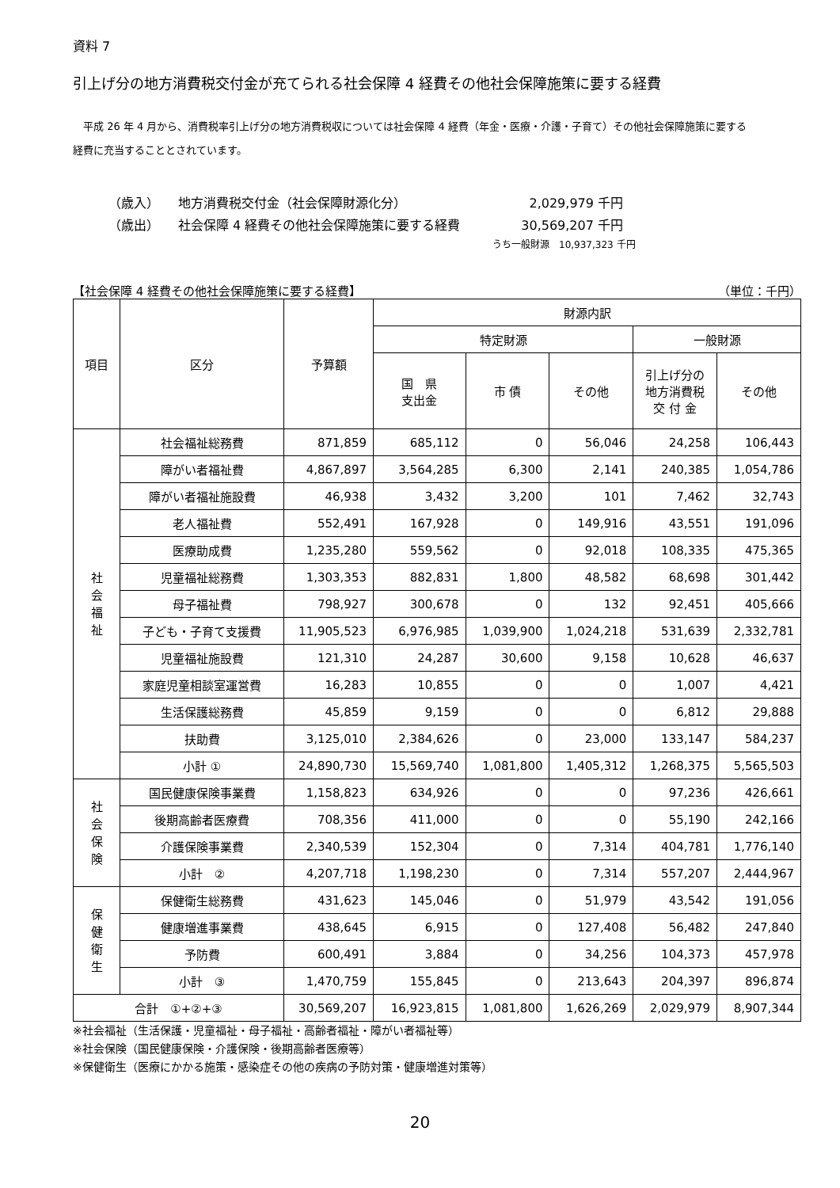資料 7
引上げ分の地方消費税交付金が充てられる社会保障 4 経費その他社会保障施策に要する経費
　平成 26 年 4 月から、消費税率引上げ分の地方消費税収については社会保障 4 経費（年金・医療・介護・子育て）その他社会保障施策に要する経費に充当することとされています。
（歳入） 地方消費税交付金（社会保障財源化分） 2,029,979 千円
（歳出） 社会保障 4 経費その他社会保障施策に要する経費 30,569,207 千円
うち一般財源　10,937,323 千円
【社会保障 4 経費その他社会保障施策に要する経費】 （単位：千円）
| 項目 | 区分 | 予算額 | 財源内訳 | | | | |
| --- | --- | --- | --- | --- | --- | --- | --- |
| | | | 特定財源 | | | 一般財源 | |
| | | | 国 県 支出金 | 市 債 | その他 | 引上げ分の 地方消費税 交 付 金 | その他 |
| 社会福祉 | 社会福祉総務費 | 871,859 | 685,112 | 0 | 56,046 | 24,258 | 106,443 |
| | 障がい者福祉費 | 4,867,897 | 3,564,285 | 6,300 | 2,141 | 240,385 | 1,054,786 |
| | 障がい者福祉施設費 | 46,938 | 3,432 | 3,200 | 101 | 7,462 | 32,743 |
| | 老人福祉費 | 552,491 | 167,928 | 0 | 149,916 | 43,551 | 191,096 |
| | 医療助成費 | 1,235,280 | 559,562 | 0 | 92,018 | 108,335 | 475,365 |
| | 児童福祉総務費 | 1,303,353 | 882,831 | 1,800 | 48,582 | 68,698 | 301,442 |
| | 母子福祉費 | 798,927 | 300,678 | 0 | 132 | 92,451 | 405,666 |
| | 子ども・子育て支援費 | 11,905,523 | 6,976,985 | 1,039,900 | 1,024,218 | 531,639 | 2,332,781 |
| | 児童福祉施設費 | 121,310 | 24,287 | 30,600 | 9,158 | 10,628 | 46,637 |
| | 家庭児童相談室運営費 | 16,283 | 10,855 | 0 | 0 | 1,007 | 4,421 |
| | 生活保護総務費 | 45,859 | 9,159 | 0 | 0 | 6,812 | 29,888 |
| | 扶助費 | 3,125,010 | 2,384,626 | 0 | 23,000 | 133,147 | 584,237 |
| | 小計 ① | 24,890,730 | 15,569,740 | 1,081,800 | 1,405,312 | 1,268,375 | 5,565,503 |
| 社会保険 | 国民健康保険事業費 | 1,158,823 | 634,926 | 0 | 0 | 97,236 | 426,661 |
| | 後期高齢者医療費 | 708,356 | 411,000 | 0 | 0 | 55,190 | 242,166 |
| | 介護保険事業費 | 2,340,539 | 152,304 | 0 | 7,314 | 404,781 | 1,776,140 |
| | 小計 ② | 4,207,718 | 1,198,230 | 0 | 7,314 | 557,207 | 2,444,967 |
| 保健衛生 | 保健衛生総務費 | 431,623 | 145,046 | 0 | 51,979 | 43,542 | 191,056 |
| | 健康増進事業費 | 438,645 | 6,915 | 0 | 127,408 | 56,482 | 247,840 |
| | 予防費 | 600,491 | 3,884 | 0 | 34,256 | 104,373 | 457,978 |
| | 小計 ③ | 1,470,759 | 155,845 | 0 | 213,643 | 204,397 | 896,874 |
| 合計 ①+②+③ | | 30,569,207 | 16,923,815 | 1,081,800 | 1,626,269 | 2,029,979 | 8,907,344 |
※社会福祉（生活保護・児童福祉・母子福祉・高齢者福祉・障がい者福祉等）
※社会保険（国民健康保険・介護保険・後期高齢者医療等）
※保健衛生（医療にかかる施策・感染症その他の疾病の予防対策・健康増進対策等）
20